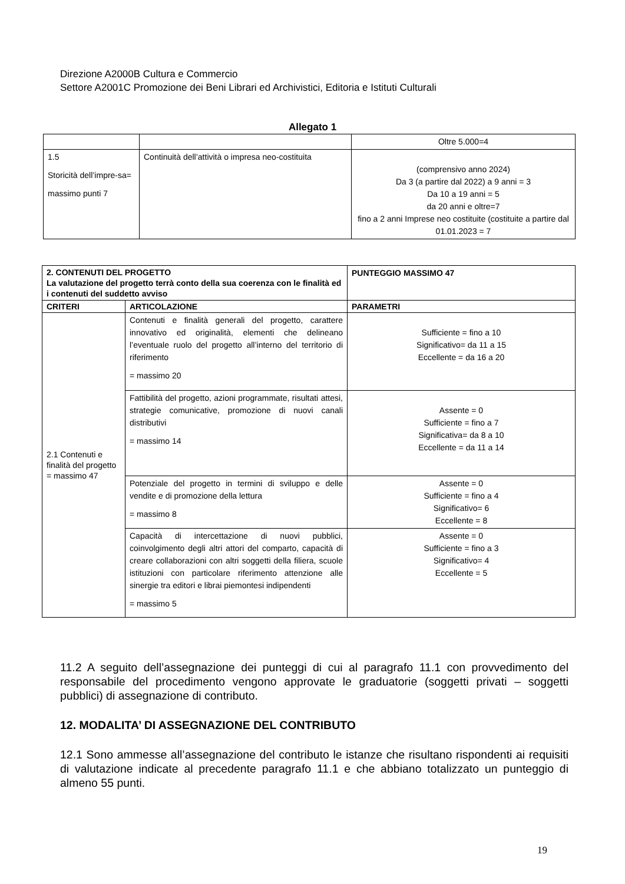Direzione A2000B Cultura e Commercio
Settore A2001C Promozione dei Beni Librari ed Archivistici, Editoria e Istituti Culturali
Allegato 1
| | | Oltre 5.000=4 |
| 1.5 Storicità dell’impre-sa= massimo punti 7 | Continuità dell’attività o impresa neo-costituita | (comprensivo anno 2024) Da 3 (a partire dal 2022) a 9 anni = 3 Da 10 a 19 anni = 5 da 20 anni e oltre=7 fino a 2 anni Imprese neo costituite (costituite a partire dal 01.01.2023 = 7 |
| 2. CONTENUTI DEL PROGETTO La valutazione del progetto terrà conto della sua coerenza con le finalità ed i contenuti del suddetto avviso | | PUNTEGGIO MASSIMO 47 |
| CRITERI | ARTICOLAZIONE | PARAMETRI |
| 2.1 Contenuti e finalità del progetto = massimo 47 | Contenuti e finalità generali del progetto, carattere innovativo ed originalità, elementi che delineano l’eventuale ruolo del progetto all’interno del territorio di riferimento = massimo 20 | Sufficiente = fino a 10 Significativo= da 11 a 15 Eccellente = da 16 a 20 |
| | Fattibilità del progetto, azioni programmate, risultati attesi, strategie comunicative, promozione di nuovi canali distributivi = massimo 14 | Assente = 0 Sufficiente = fino a 7 Significativa= da 8 a 10 Eccellente = da 11 a 14 |
| | Potenziale del progetto in termini di sviluppo e delle vendite e di promozione della lettura = massimo 8 | Assente = 0 Sufficiente = fino a 4 Significativo= 6 Eccellente = 8 |
| | Capacità di intercettazione di nuovi pubblici, coinvolgimento degli altri attori del comparto, capacità di creare collaborazioni con altri soggetti della filiera, scuole istituzioni con particolare riferimento attenzione alle sinergie tra editori e librai piemontesi indipendenti = massimo 5 | Assente = 0 Sufficiente = fino a 3 Significativo= 4 Eccellente = 5 |
11.2 A seguito dell’assegnazione dei punteggi di cui al paragrafo 11.1 con provvedimento del responsabile del procedimento vengono approvate le graduatorie (soggetti privati – soggetti pubblici) di assegnazione di contributo.
12. MODALITA’ DI ASSEGNAZIONE DEL CONTRIBUTO
12.1 Sono ammesse all’assegnazione del contributo le istanze che risultano rispondenti ai requisiti di valutazione indicate al precedente paragrafo 11.1 e che abbiano totalizzato un punteggio di almeno 55 punti.
19